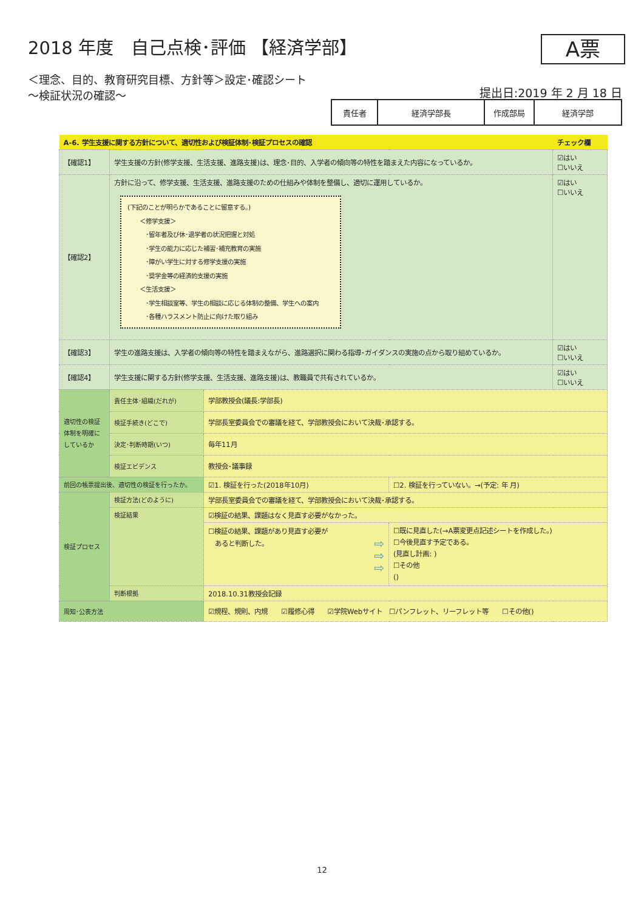2018 年度　自己点検･評価 【経済学部】
＜理念、目的、教育研究目標、方針等＞設定･確認シート
～検証状況の確認～
A票
提出日:2019 年 2 月 18 日
| 責任者 | 経済学部長 | 作成部局 | 経済学部 |
| A-6. 学生支援に関する方針について、適切性および検証体制･検証プロセスの確認 | | | | チェック欄 |
| 【確認1】 | 学生支援の方針(修学支援、生活支援、進路支援)は、理念･目的、入学者の傾向等の特性を踏まえた内容になっているか。 | | | ☑はい ☐いいえ |
| 【確認2】 | 方針に沿って、修学支援、生活支援、進路支援のための仕組みや体制を整備し、適切に運用しているか。 (下記のことが明らかであることに留意する。) ＜修学支援＞ ･留年者及び休･退学者の状況把握と対処 ･学生の能力に応じた補習･補充教育の実施 ･障がい学生に対する修学支援の実施 ･奨学金等の経済的支援の実施 ＜生活支援＞ ･学生相談室等、学生の相談に応じる体制の整備、学生への案内 ･各種ハラスメント防止に向けた取り組み | | | ☑はい ☐いいえ |
| 【確認3】 | 学生の進路支援は、入学者の傾向等の特性を踏まえながら、進路選択に関わる指導･ガイダンスの実施の点から取り組めているか。 | | | ☑はい ☐いいえ |
| 【確認4】 | 学生支援に関する方針(修学支援、生活支援、進路支援)は、教職員で共有されているか。 | | | ☑はい ☐いいえ |
| 適切性の検証体制を明確にしているか | 責任主体･組織(だれが) | 学部教授会(議長:学部長) | | |
| | 検証手続き(どこで) | 学部長室委員会での審議を経て、学部教授会において決裁･承認する。 | | |
| | 決定･判断時期(いつ) | 毎年11月 | | |
| | 検証エビデンス | 教授会･議事録 | | |
| 前回の帳票提出後、適切性の検証を行ったか。 | | ☑1. 検証を行った(2018年10月) | ☐2. 検証を行っていない。→(予定: 年 月) | |
| 検証プロセス | 検証方法(どのように) | 学部長室委員会での審議を経て、学部教授会において決裁･承認する。 | | |
| | 検証結果 | ☑検証の結果、課題はなく見直す必要がなかった。 | | |
| | | ☐検証の結果、課題があり見直す必要が あると判断した。 ⇨ ⇨ ⇨ | ☐既に見直した(→A票変更点記述シートを作成した。) ☐今後見直す予定である。 (見直し計画: ) ☐その他 () | |
| | 判断根拠 | 2018.10.31教授会記録 | | |
| 周知･公表方法 | | ☑規程、規則、内規 ☑履修心得 ☑学院Webサイト ☐パンフレット、リーフレット等 ☐その他() | | |
12